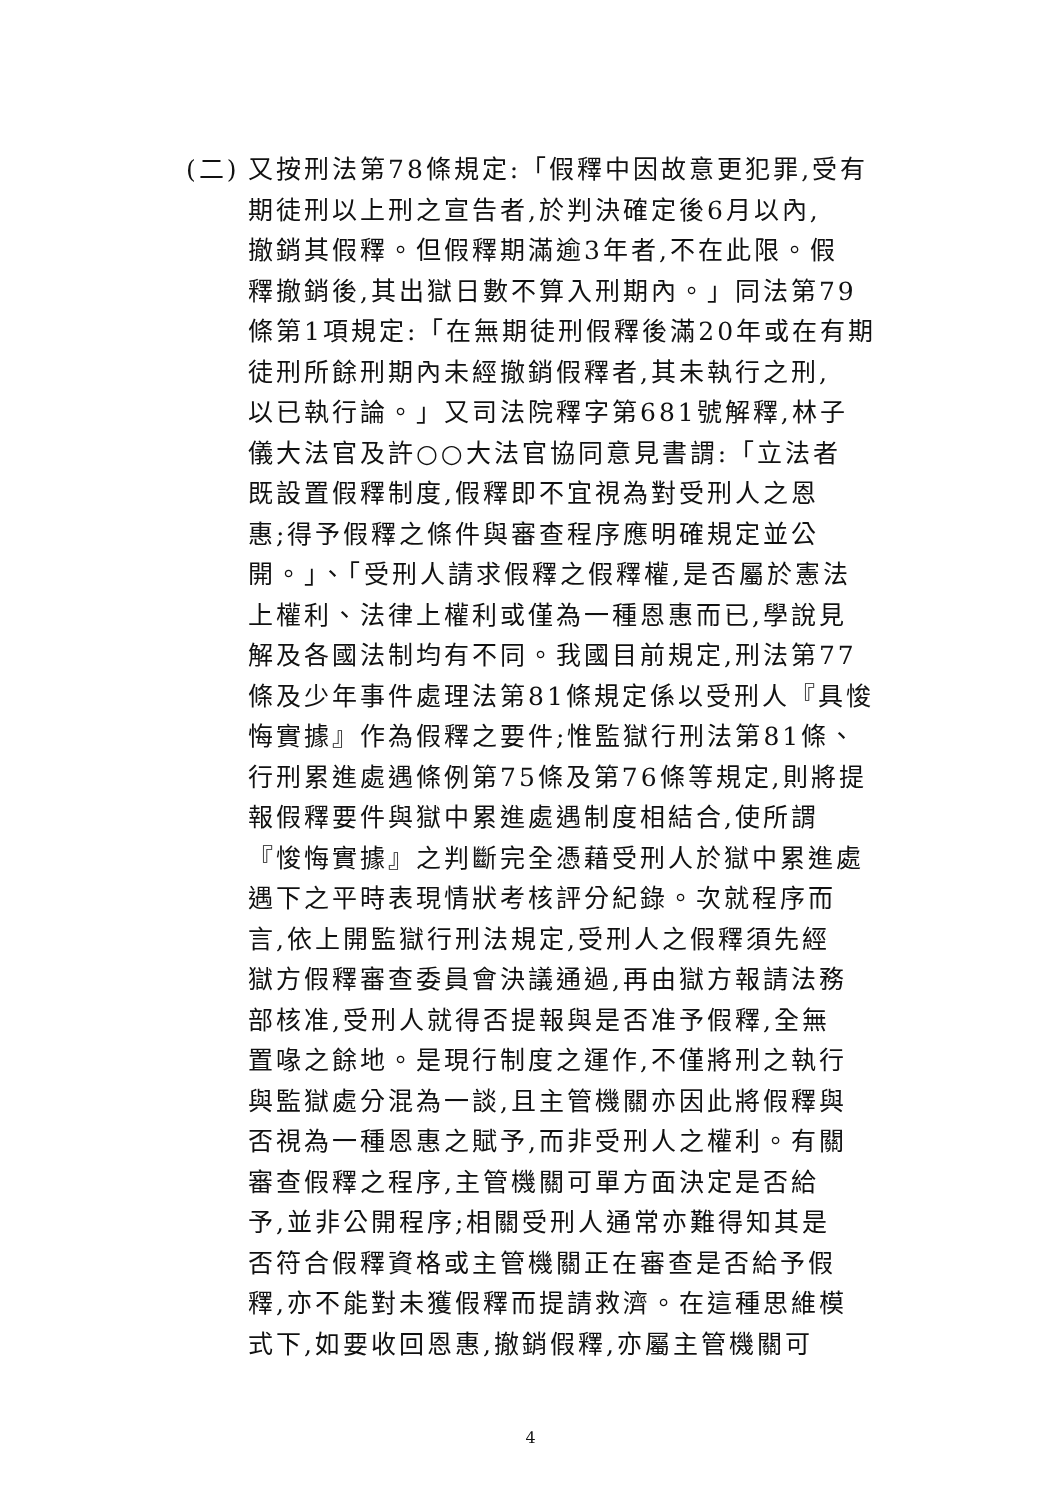(二) 又按刑法第78條規定:「假釋中因故意更犯罪,受有
期徒刑以上刑之宣告者,於判決確定後6月以內,
撤銷其假釋。但假釋期滿逾3年者,不在此限。假
釋撤銷後,其出獄日數不算入刑期內。」同法第79
條第1項規定:「在無期徒刑假釋後滿20年或在有期
徒刑所餘刑期內未經撤銷假釋者,其未執行之刑,
以已執行論。」又司法院釋字第681號解釋,林子
儀大法官及許○○大法官協同意見書謂:「立法者
既設置假釋制度,假釋即不宜視為對受刑人之恩
惠;得予假釋之條件與審查程序應明確規定並公
開。」、「受刑人請求假釋之假釋權,是否屬於憲法
上權利、法律上權利或僅為一種恩惠而已,學說見
解及各國法制均有不同。我國目前規定,刑法第77
條及少年事件處理法第81條規定係以受刑人『具悛
悔實據』作為假釋之要件;惟監獄行刑法第81條、
行刑累進處遇條例第75條及第76條等規定,則將提
報假釋要件與獄中累進處遇制度相結合,使所謂
『悛悔實據』之判斷完全憑藉受刑人於獄中累進處
遇下之平時表現情狀考核評分紀錄。次就程序而
言,依上開監獄行刑法規定,受刑人之假釋須先經
獄方假釋審查委員會決議通過,再由獄方報請法務
部核准,受刑人就得否提報與是否准予假釋,全無
置喙之餘地。是現行制度之運作,不僅將刑之執行
與監獄處分混為一談,且主管機關亦因此將假釋與
否視為一種恩惠之賦予,而非受刑人之權利。有關
審查假釋之程序,主管機關可單方面決定是否給
予,並非公開程序;相關受刑人通常亦難得知其是
否符合假釋資格或主管機關正在審查是否給予假
釋,亦不能對未獲假釋而提請救濟。在這種思維模
式下,如要收回恩惠,撤銷假釋,亦屬主管機關可
4